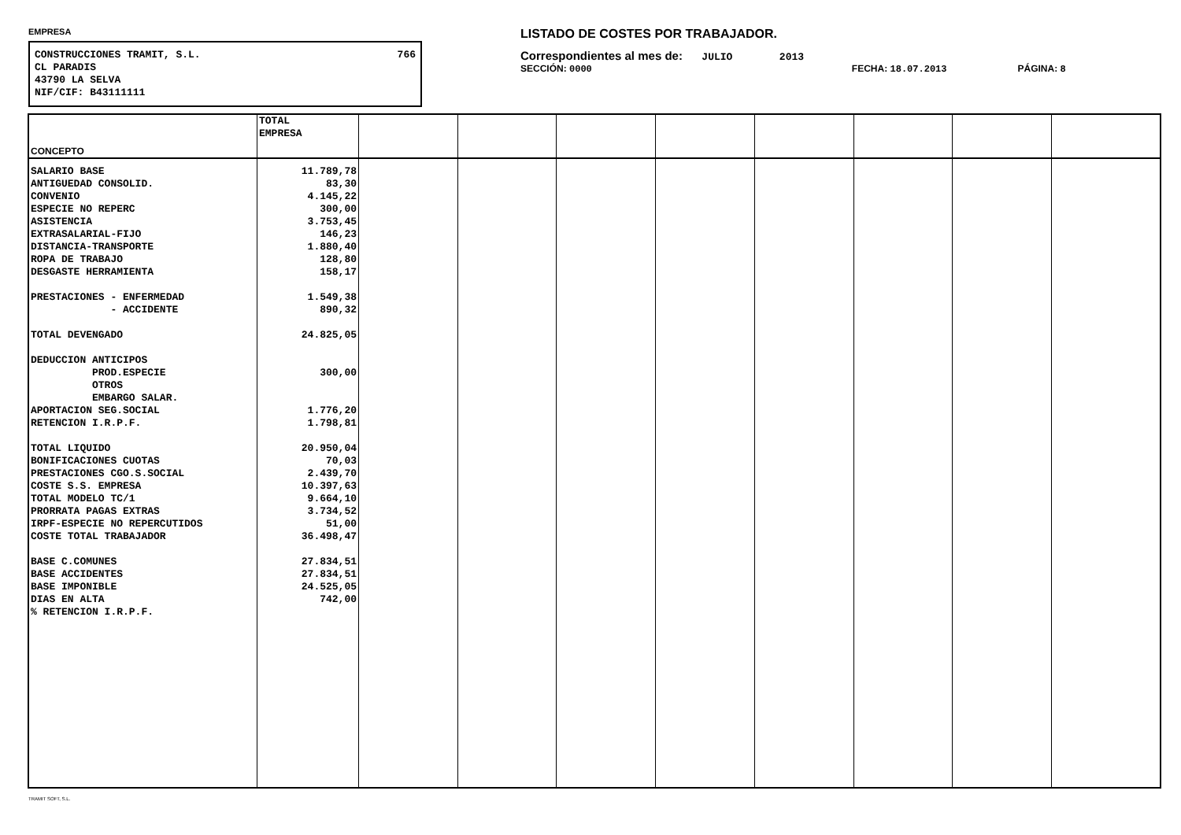EMPRESA
CONSTRUCCIONES TRAMIT, S.L. 766
CL PARADIS
43790 LA SELVA
NIF/CIF: B43111111
LISTADO DE COSTES POR TRABAJADOR.
Correspondientes al mes de: JULIO 2013
SECCIÓN: 0000 FECHA: 18.07.2013 PÁGINA: 8
| CONCEPTO | TOTAL EMPRESA | | | | | | | | |
| --- | --- | --- | --- | --- | --- | --- | --- | --- | --- |
| SALARIO BASE ANTIGUEDAD CONSOLID. CONVENIO ESPECIE NO REPERC ASISTENCIA EXTRASALARIAL-FIJO DISTANCIA-TRANSPORTE ROPA DE TRABAJO DESGASTE HERRAMIENTA PRESTACIONES - ENFERMEDAD - ACCIDENTE TOTAL DEVENGADO DEDUCCION ANTICIPOS PROD.ESPECIE OTROS EMBARGO SALAR. APORTACION SEG.SOCIAL RETENCION I.R.P.F. TOTAL LIQUIDO BONIFICACIONES CUOTAS PRESTACIONES CGO.S.SOCIAL COSTE S.S. EMPRESA TOTAL MODELO TC/1 PRORRATA PAGAS EXTRAS IRPF-ESPECIE NO REPERCUTIDOS COSTE TOTAL TRABAJADOR BASE C.COMUNES BASE ACCIDENTES BASE IMPONIBLE DIAS EN ALTA % RETENCION I.R.P.F. | 11.789,78 83,30 4.145,22 300,00 3.753,45 146,23 1.880,40 128,80 158,17 1.549,38 890,32 24.825,05 300,00 1.776,20 1.798,81 20.950,04 70,03 2.439,70 10.397,63 9.664,10 3.734,52 51,00 36.498,47 27.834,51 27.834,51 24.525,05 742,00 | | | | | | | | |
TRAMIT SOFT, S.L.